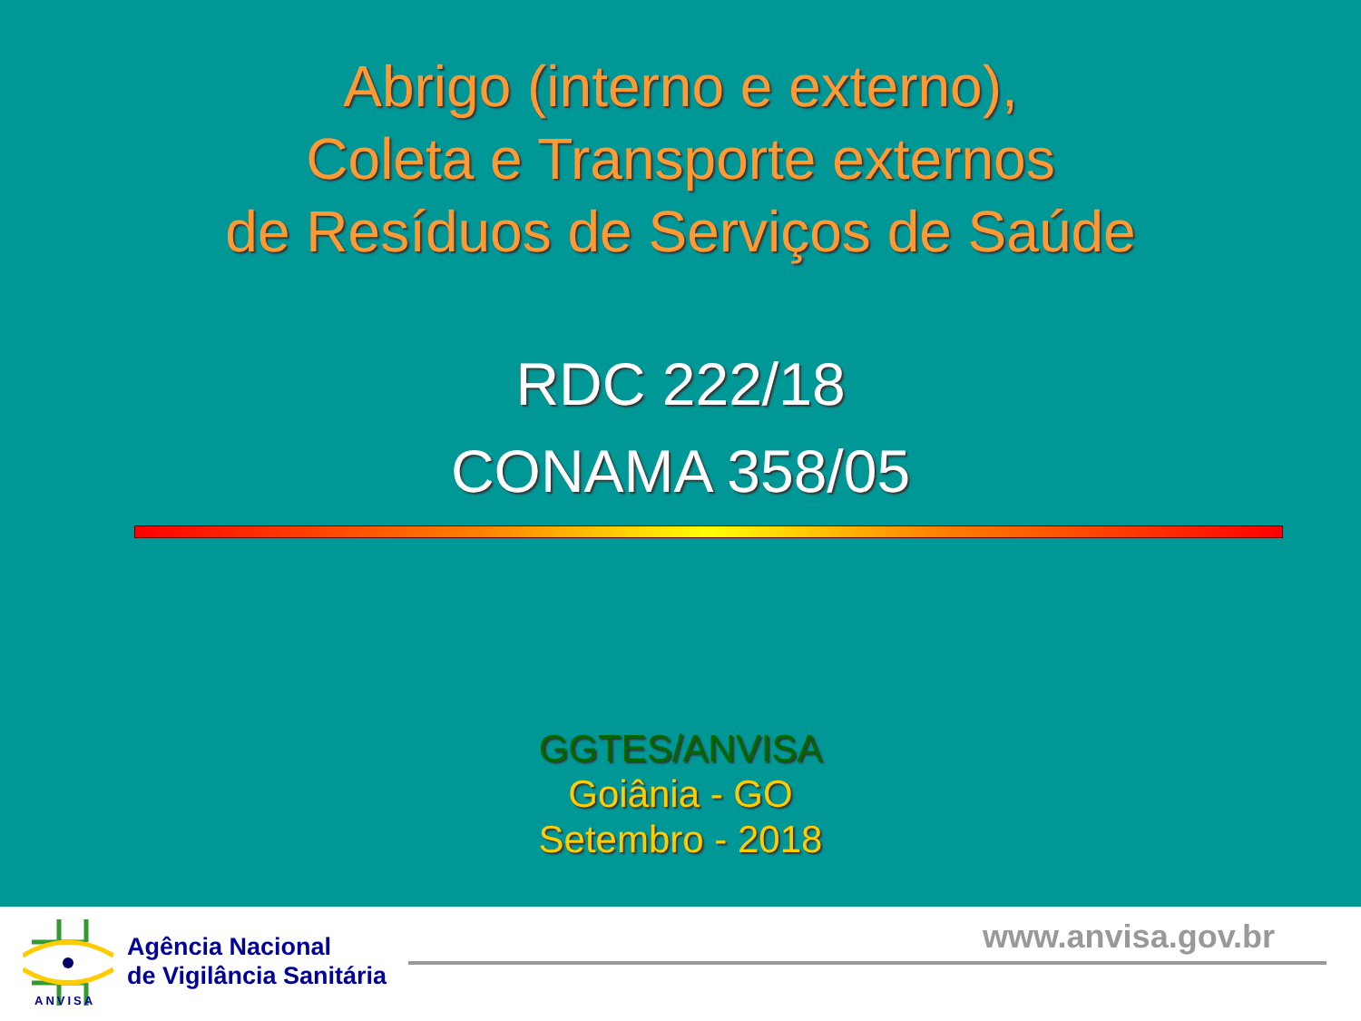Abrigo (interno e externo),
Coleta e Transporte externos
de Resíduos de Serviços de Saúde
RDC 222/18
CONAMA 358/05
GGTES/ANVISA
Goiânia - GO
Setembro - 2018
ANVISA
Agência Nacional
de Vigilância Sanitária
www.anvisa.gov.br